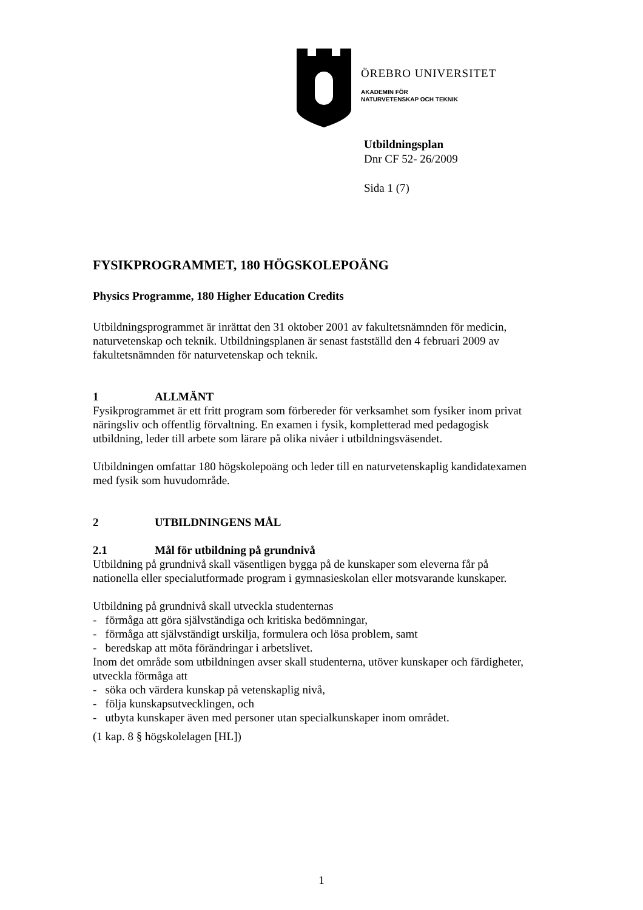ÖREBRO UNIVERSITET
AKADEMIN FÖR
NATURVETENSKAP OCH TEKNIK
Utbildningsplan
Dnr CF 52- 26/2009
Sida 1 (7)
FYSIKPROGRAMMET, 180 HÖGSKOLEPOÄNG
Physics Programme, 180 Higher Education Credits
Utbildningsprogrammet är inrättat den 31 oktober 2001 av fakultetsnämnden för medicin, naturvetenskap och teknik. Utbildningsplanen är senast fastställd den 4 februari 2009 av fakultetsnämnden för naturvetenskap och teknik.
1 ALLMÄNT
Fysikprogrammet är ett fritt program som förbereder för verksamhet som fysiker inom privat näringsliv och offentlig förvaltning. En examen i fysik, kompletterad med pedagogisk utbildning, leder till arbete som lärare på olika nivåer i utbildningsväsendet.
Utbildningen omfattar 180 högskolepoäng och leder till en naturvetenskaplig kandidatexamen med fysik som huvudområde.
2 UTBILDNINGENS MÅL
2.1 Mål för utbildning på grundnivå
Utbildning på grundnivå skall väsentligen bygga på de kunskaper som eleverna får på nationella eller specialutformade program i gymnasieskolan eller motsvarande kunskaper.
Utbildning på grundnivå skall utveckla studenternas
- förmåga att göra självständiga och kritiska bedömningar,
- förmåga att självständigt urskilja, formulera och lösa problem, samt
- beredskap att möta förändringar i arbetslivet.
Inom det område som utbildningen avser skall studenterna, utöver kunskaper och färdigheter, utveckla förmåga att
- söka och värdera kunskap på vetenskaplig nivå,
- följa kunskapsutvecklingen, och
- utbyta kunskaper även med personer utan specialkunskaper inom området.
(1 kap. 8 § högskolelagen [HL])
1